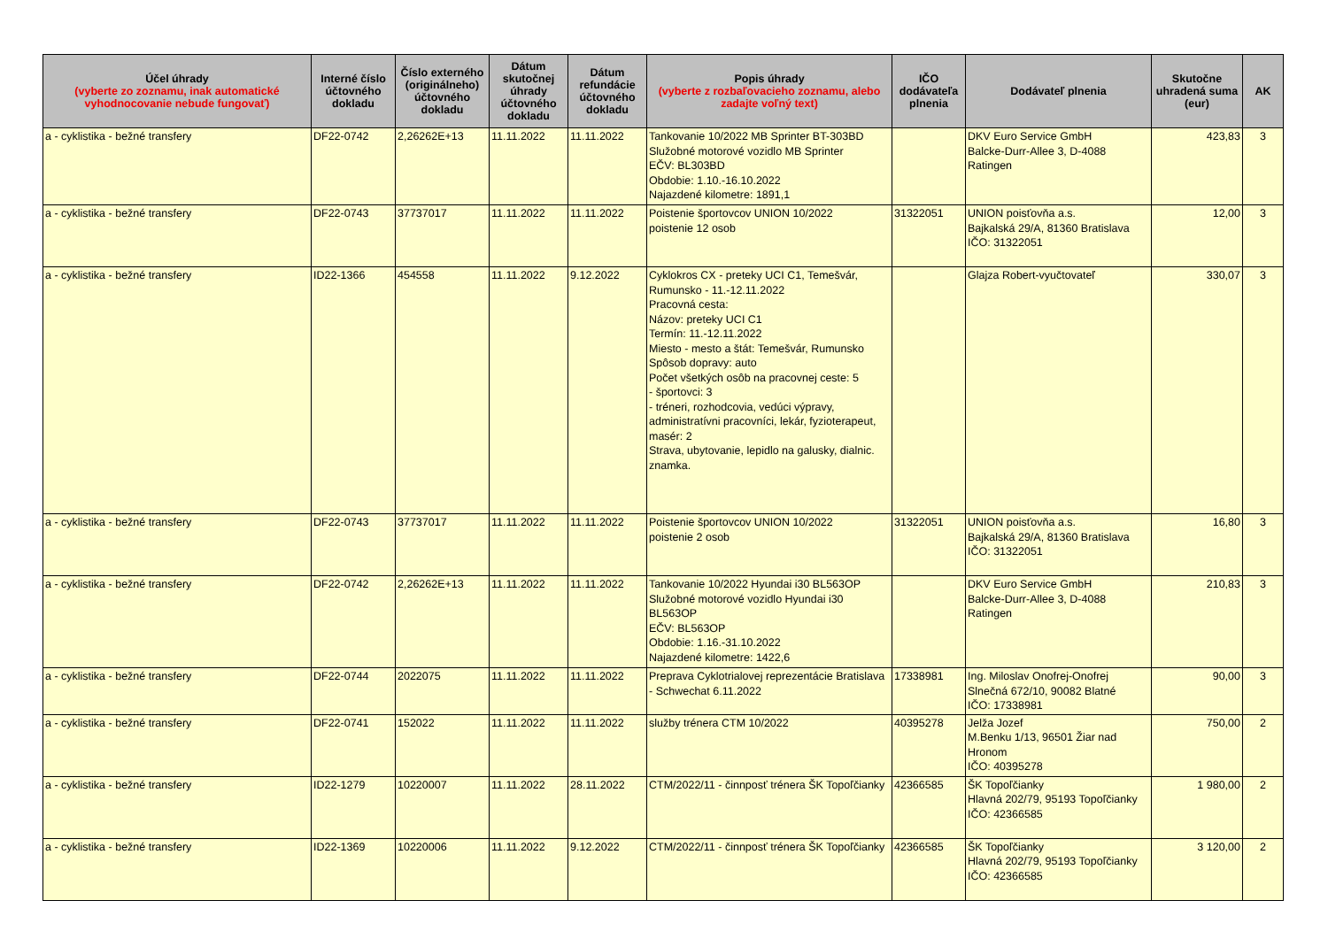| Účel úhrady (vyberte zo zoznamu, inak automatické vyhodnocovanie nebude fungovať) | Interné číslo účtovného dokladu | Číslo externého (originálneho) účtovného dokladu | Dátum skutočnej úhrady účtovného dokladu | Dátum refundácie účtovného dokladu | Popis úhrady (vyberte z rozbaľovacieho zoznamu, alebo zadajte voľný text) | IČO dodávateľa plnenia | Dodávateľ plnenia | Skutočne uhradená suma (eur) | AK |
| --- | --- | --- | --- | --- | --- | --- | --- | --- | --- |
| a - cyklistika - bežné transfery | DF22-0742 | 2,26262E+13 | 11.11.2022 | 11.11.2022 | Tankovanie 10/2022 MB Sprinter BT-303BD Služobné motorové vozidlo MB Sprinter EČV: BL303BD Obdobie: 1.10.-16.10.2022 Najazdené kilometre: 1891,1 | | DKV Euro Service GmbH Balcke-Durr-Allee 3, D-4088 Ratingen | 423,83 | 3 |
| a - cyklistika - bežné transfery | DF22-0743 | 37737017 | 11.11.2022 | 11.11.2022 | Poistenie športovcov UNION 10/2022 poistenie 12 osob | 31322051 | UNION poisťovňa a.s. Bajkalská 29/A, 81360 Bratislava IČO: 31322051 | 12,00 | 3 |
| a - cyklistika - bežné transfery | ID22-1366 | 454558 | 11.11.2022 | 9.12.2022 | Cyklokros CX - preteky UCI C1, Temešvár, Rumunsko - 11.-12.11.2022 Pracovná cesta: Názov: preteky UCI C1 Termín: 11.-12.11.2022 Miesto - mesto a štát: Temešvár, Rumunsko Spôsob dopravy: auto Počet všetkých osôb na pracovnej ceste: 5 - športovci: 3 - tréneri, rozhodcovia, vedúci výpravy, administratívni pracovníci, lekár, fyzioterapeut, masér: 2 Strava, ubytovanie, lepidlo na galusky, dialnic. znamka. | | Glajza Robert-vyučtovateľ | 330,07 | 3 |
| a - cyklistika - bežné transfery | DF22-0743 | 37737017 | 11.11.2022 | 11.11.2022 | Poistenie športovcov UNION 10/2022 poistenie 2 osob | 31322051 | UNION poisťovňa a.s. Bajkalská 29/A, 81360 Bratislava IČO: 31322051 | 16,80 | 3 |
| a - cyklistika - bežné transfery | DF22-0742 | 2,26262E+13 | 11.11.2022 | 11.11.2022 | Tankovanie 10/2022 Hyundai i30 BL563OP Služobné motorové vozidlo Hyundai i30 BL563OP EČV: BL563OP Obdobie: 1.16.-31.10.2022 Najazdené kilometre: 1422,6 | | DKV Euro Service GmbH Balcke-Durr-Allee 3, D-4088 Ratingen | 210,83 | 3 |
| a - cyklistika - bežné transfery | DF22-0744 | 2022075 | 11.11.2022 | 11.11.2022 | Preprava Cyklotrialovej reprezentácie Bratislava - Schwechat 6.11.2022 | 17338981 | Ing. Miloslav Onofrej-Onofrej Slnečná 672/10, 90082 Blatné IČO: 17338981 | 90,00 | 3 |
| a - cyklistika - bežné transfery | DF22-0741 | 152022 | 11.11.2022 | 11.11.2022 | služby trénera CTM 10/2022 | 40395278 | Jelža Jozef M.Benku 1/13, 96501 Žiar nad Hronom IČO: 40395278 | 750,00 | 2 |
| a - cyklistika - bežné transfery | ID22-1279 | 10220007 | 11.11.2022 | 28.11.2022 | CTM/2022/11 - činnposť trénera ŠK Topoľčianky | 42366585 | ŠK Topoľčianky Hlavná 202/79, 95193 Topoľčianky IČO: 42366585 | 1 980,00 | 2 |
| a - cyklistika - bežné transfery | ID22-1369 | 10220006 | 11.11.2022 | 9.12.2022 | CTM/2022/11 - činnposť trénera ŠK Topoľčianky | 42366585 | ŠK Topoľčianky Hlavná 202/79, 95193 Topoľčianky IČO: 42366585 | 3 120,00 | 2 |